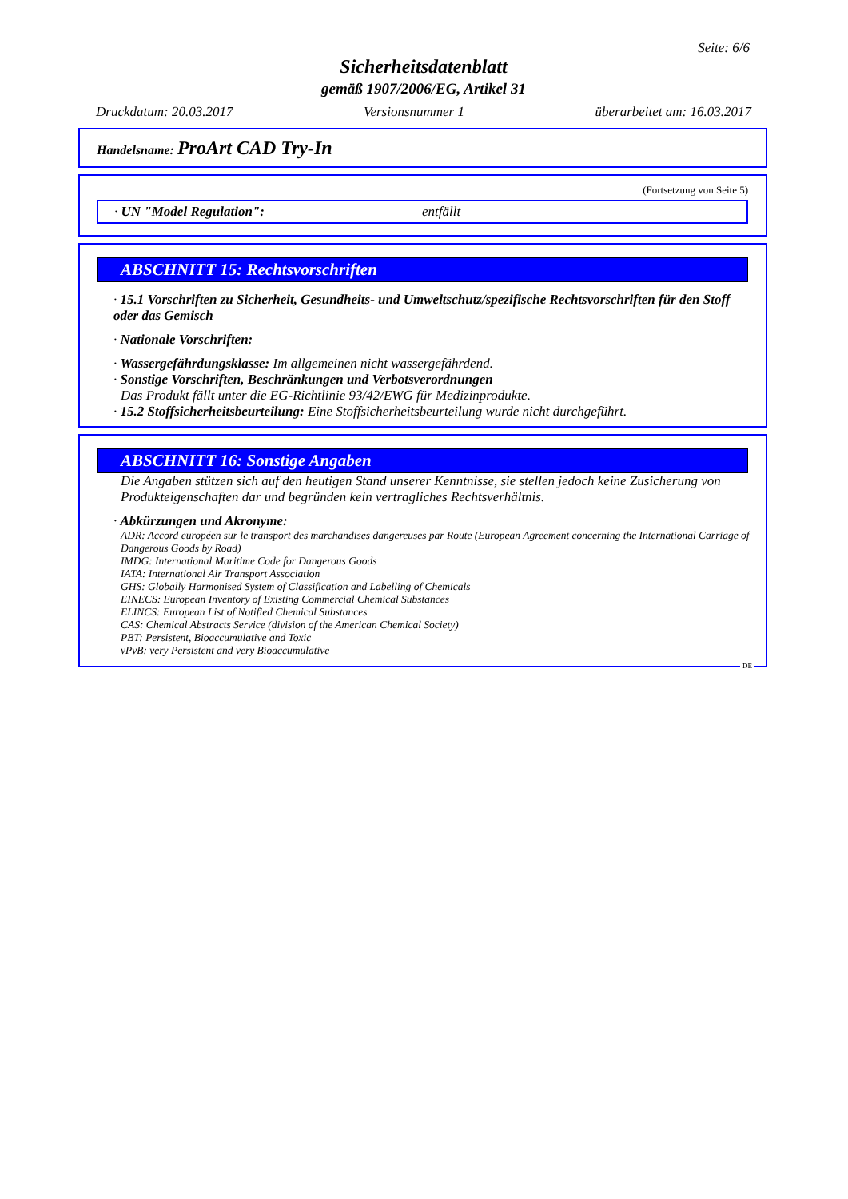Seite: 6/6
Sicherheitsdatenblatt
gemäß 1907/2006/EG, Artikel 31
Druckdatum: 20.03.2017 Versionsnummer 1 überarbeitet am: 16.03.2017
Handelsname: ProArt CAD Try-In
(Fortsetzung von Seite 5)
· UN "Model Regulation": entfällt
ABSCHNITT 15: Rechtsvorschriften
· 15.1 Vorschriften zu Sicherheit, Gesundheits- und Umweltschutz/spezifische Rechtsvorschriften für den Stoff oder das Gemisch
· Nationale Vorschriften:
· Wassergefährdungsklasse: Im allgemeinen nicht wassergefährdend.
· Sonstige Vorschriften, Beschränkungen und Verbotsverordnungen
Das Produkt fällt unter die EG-Richtlinie 93/42/EWG für Medizinprodukte.
· 15.2 Stoffsicherheitsbeurteilung: Eine Stoffsicherheitsbeurteilung wurde nicht durchgeführt.
ABSCHNITT 16: Sonstige Angaben
Die Angaben stützen sich auf den heutigen Stand unserer Kenntnisse, sie stellen jedoch keine Zusicherung von Produkteigenschaften dar und begründen kein vertragliches Rechtsverhältnis.
· Abkürzungen und Akronyme:
ADR: Accord européen sur le transport des marchandises dangereuses par Route (European Agreement concerning the International Carriage of Dangerous Goods by Road)
IMDG: International Maritime Code for Dangerous Goods
IATA: International Air Transport Association
GHS: Globally Harmonised System of Classification and Labelling of Chemicals
EINECS: European Inventory of Existing Commercial Chemical Substances
ELINCS: European List of Notified Chemical Substances
CAS: Chemical Abstracts Service (division of the American Chemical Society)
PBT: Persistent, Bioaccumulative and Toxic
vPvB: very Persistent and very Bioaccumulative
DE